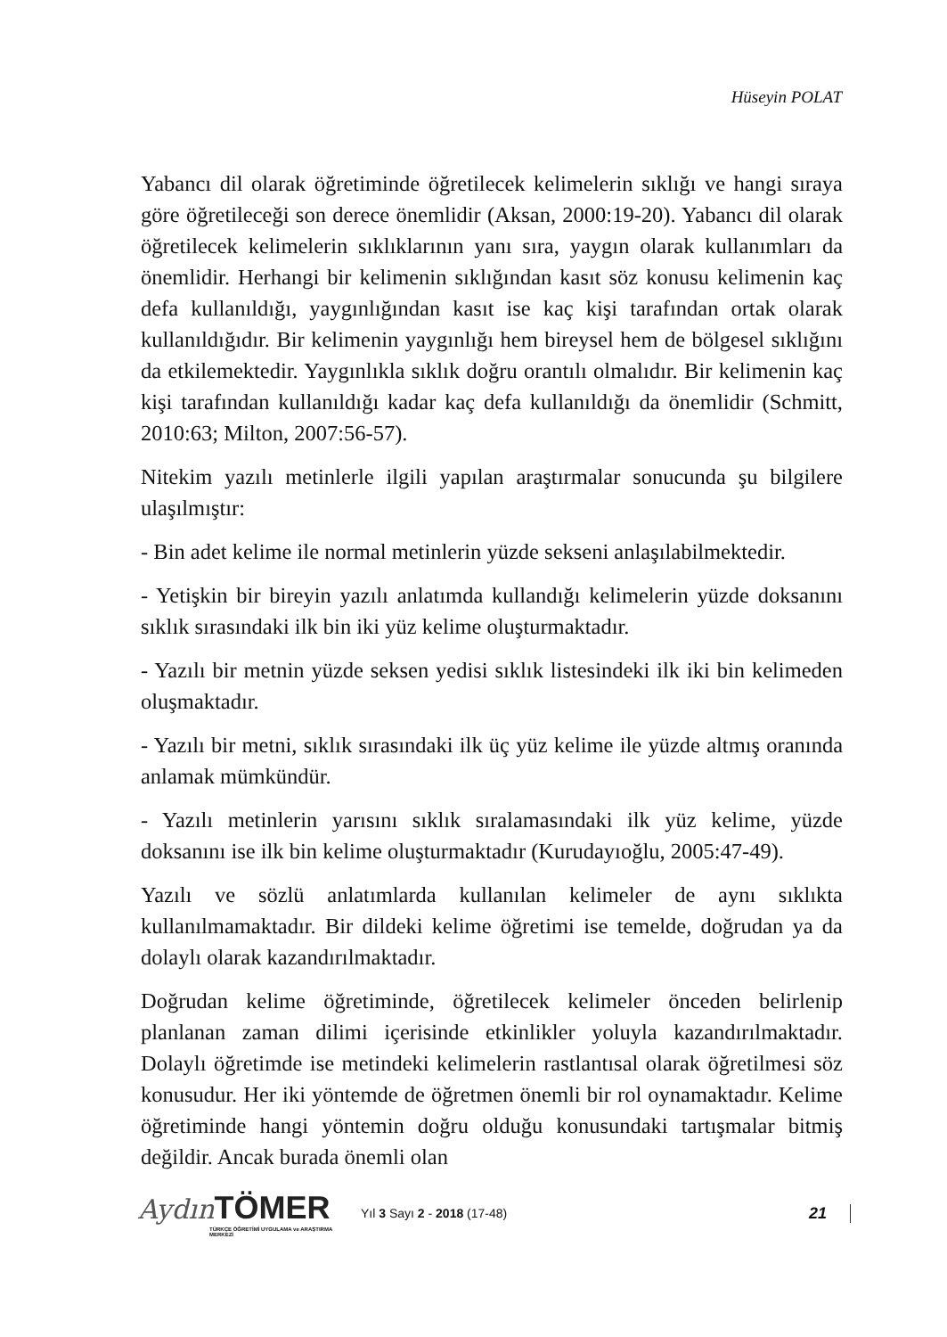Hüseyin POLAT
Yabancı dil olarak öğretiminde öğretilecek kelimelerin sıklığı ve hangi sıraya göre öğretileceği son derece önemlidir (Aksan, 2000:19-20). Yabancı dil olarak öğretilecek kelimelerin sıklıklarının yanı sıra, yaygın olarak kullanımları da önemlidir. Herhangi bir kelimenin sıklığından kasıt söz konusu kelimenin kaç defa kullanıldığı, yaygınlığından kasıt ise kaç kişi tarafından ortak olarak kullanıldığıdır. Bir kelimenin yaygınlığı hem bireysel hem de bölgesel sıklığını da etkilemektedir. Yaygınlıkla sıklık doğru orantılı olmalıdır. Bir kelimenin kaç kişi tarafından kullanıldığı kadar kaç defa kullanıldığı da önemlidir (Schmitt, 2010:63; Milton, 2007:56-57).
Nitekim yazılı metinlerle ilgili yapılan araştırmalar sonucunda şu bilgilere ulaşılmıştır:
- Bin adet kelime ile normal metinlerin yüzde sekseni anlaşılabilmektedir.
- Yetişkin bir bireyin yazılı anlatımda kullandığı kelimelerin yüzde doksanını sıklık sırasındaki ilk bin iki yüz kelime oluşturmaktadır.
- Yazılı bir metnin yüzde seksen yedisi sıklık listesindeki ilk iki bin kelimeden oluşmaktadır.
- Yazılı bir metni, sıklık sırasındaki ilk üç yüz kelime ile yüzde altmış oranında anlamak mümkündür.
- Yazılı metinlerin yarısını sıklık sıralamasındaki ilk yüz kelime, yüzde doksanını ise ilk bin kelime oluşturmaktadır (Kurudayıoğlu, 2005:47-49).
Yazılı ve sözlü anlatımlarda kullanılan kelimeler de aynı sıklıkta kullanılmamaktadır. Bir dildeki kelime öğretimi ise temelde, doğrudan ya da dolaylı olarak kazandırılmaktadır.
Doğrudan kelime öğretiminde, öğretilecek kelimeler önceden belirlenip planlanan zaman dilimi içerisinde etkinlikler yoluyla kazandırılmaktadır. Dolaylı öğretimde ise metindeki kelimelerin rastlantısal olarak öğretilmesi söz konusudur. Her iki yöntemde de öğretmen önemli bir rol oynamaktadır. Kelime öğretiminde hangi yöntemin doğru olduğu konusundaki tartışmalar bitmiş değildir. Ancak burada önemli olan
Aydın TÖMER
TÜRKÇE ÖĞRETİMİ UYGULAMA ve ARAŞTIRMA MERKEZİ
Yıl 3 Sayı 2 - 2018 (17-48)
21